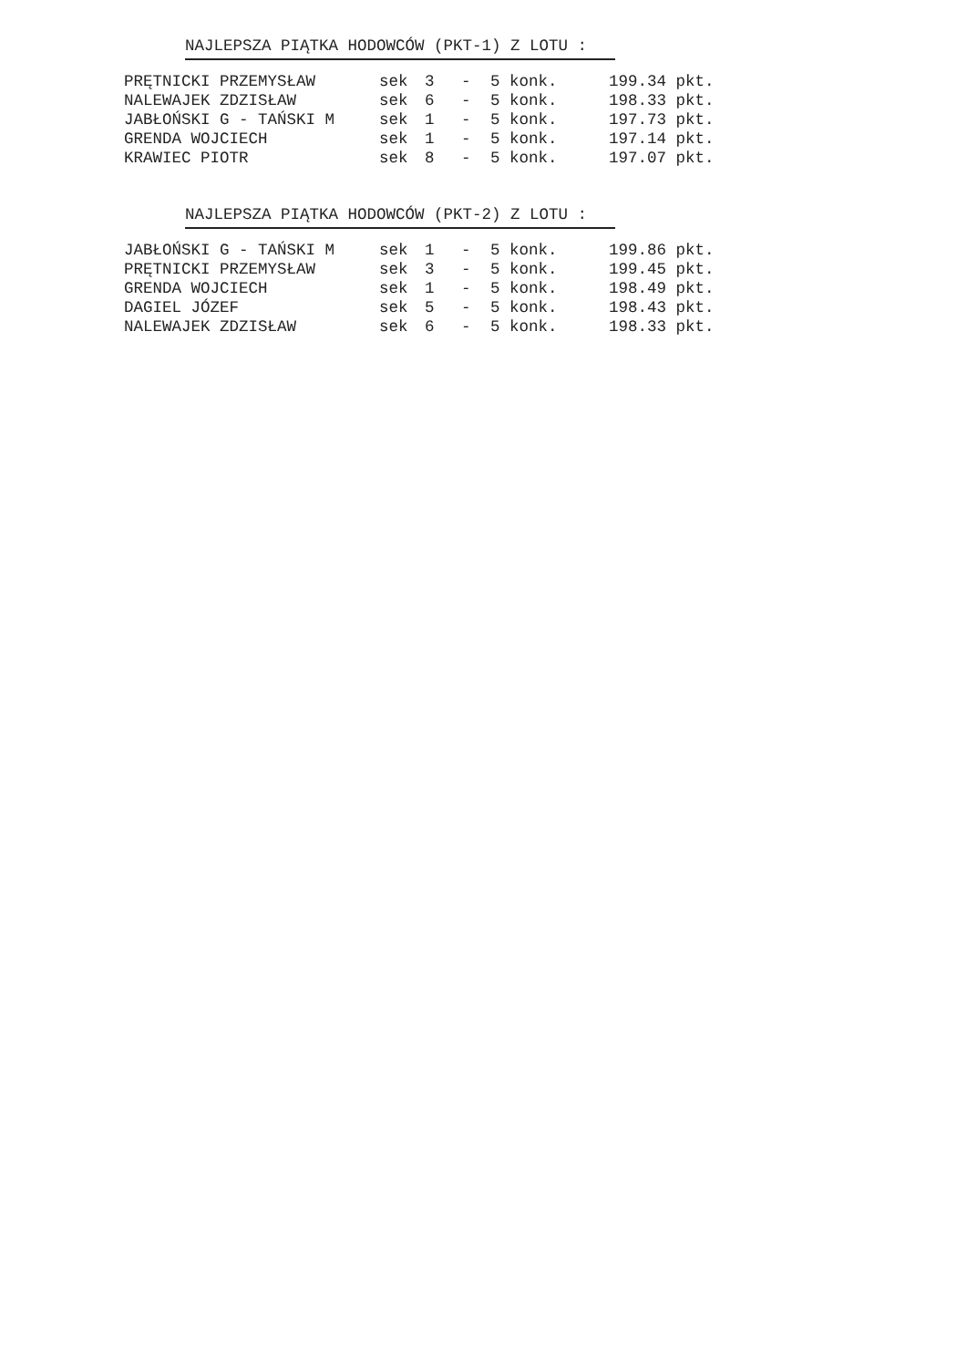NAJLEPSZA PIĄTKA HODOWCÓW (PKT-1) Z LOTU :
| PRĘTNICKI PRZEMYSŁAW | sek | 3 | - | 5 konk. | 199.34 pkt. |
| NALEWAJEK ZDZISŁAW | sek | 6 | - | 5 konk. | 198.33 pkt. |
| JABŁOŃSKI G - TAŃSKI M | sek | 1 | - | 5 konk. | 197.73 pkt. |
| GRENDA WOJCIECH | sek | 1 | - | 5 konk. | 197.14 pkt. |
| KRAWIEC PIOTR | sek | 8 | - | 5 konk. | 197.07 pkt. |
NAJLEPSZA PIĄTKA HODOWCÓW (PKT-2) Z LOTU :
| JABŁOŃSKI G - TAŃSKI M | sek | 1 | - | 5 konk. | 199.86 pkt. |
| PRĘTNICKI PRZEMYSŁAW | sek | 3 | - | 5 konk. | 199.45 pkt. |
| GRENDA WOJCIECH | sek | 1 | - | 5 konk. | 198.49 pkt. |
| DAGIEL JÓZEF | sek | 5 | - | 5 konk. | 198.43 pkt. |
| NALEWAJEK ZDZISŁAW | sek | 6 | - | 5 konk. | 198.33 pkt. |